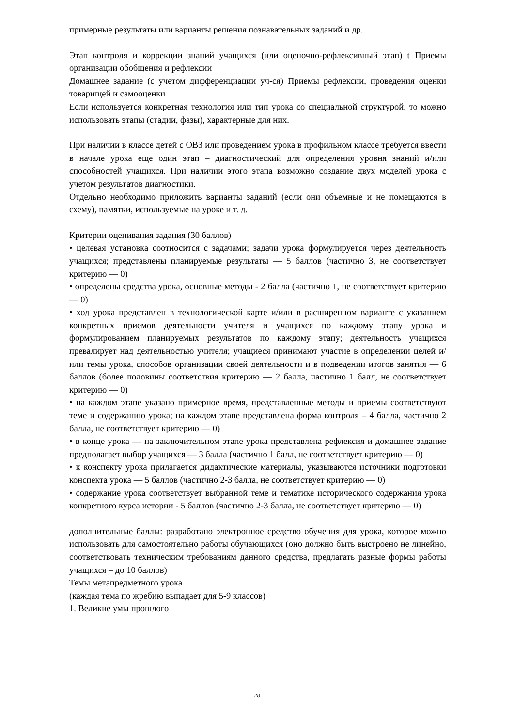примерные результаты или варианты решения познавательных заданий и др.
Этап контроля и коррекции знаний учащихся (или оценочно-рефлексивный этап) t Приемы организации обобщения и рефлексии
Домашнее задание (с учетом дифференциации уч-ся) Приемы рефлексии, проведения оценки товарищей и самооценки
Если используется конкретная технология или тип урока со специальной структурой, то можно использовать этапы (стадии, фазы), характерные для них.
При наличии в классе детей с ОВЗ или проведением урока в профильном классе требуется ввести в начале урока еще один этап – диагностический для определения уровня знаний и/или способностей учащихся. При наличии этого этапа возможно создание двух моделей урока с учетом результатов диагностики.
Отдельно необходимо приложить варианты заданий (если они объемные и не помещаются в схему), памятки, используемые на уроке и т. д.
Критерии оценивания задания (30 баллов)
• целевая установка соотносится с задачами; задачи урока формулируется через деятельность учащихся; представлены планируемые результаты — 5 баллов (частично 3, не соответствует критерию — 0)
• определены средства урока, основные методы - 2 балла (частично 1, не соответствует критерию — 0)
• ход урока представлен в технологической карте и/или в расширенном варианте с указанием конкретных приемов деятельности учителя и учащихся по каждому этапу урока и формулированием планируемых результатов по каждому этапу; деятельность учащихся превалирует над деятельностью учителя; учащиеся принимают участие в определении целей и/или темы урока, способов организации своей деятельности и в подведении итогов занятия — 6 баллов (более половины соответствия критерию — 2 балла, частично 1 балл, не соответствует критерию — 0)
• на каждом этапе указано примерное время, представленные методы и приемы соответствуют теме и содержанию урока; на каждом этапе представлена форма контроля – 4 балла, частично 2 балла, не соответствует критерию — 0)
• в конце урока — на заключительном этапе урока представлена рефлексия и домашнее задание предполагает выбор учащихся — 3 балла (частично 1 балл, не соответствует критерию — 0)
• к конспекту урока прилагается дидактические материалы, указываются источники подготовки конспекта урока — 5 баллов (частично 2-3 балла, не соответствует критерию — 0)
• содержание урока соответствует выбранной теме и тематике исторического содержания урока конкретного курса истории - 5 баллов (частично 2-3 балла, не соответствует критерию — 0)
дополнительные баллы: разработано электронное средство обучения для урока, которое можно использовать для самостоятельно работы обучающихся (оно должно быть выстроено не линейно, соответствовать техническим требованиям данного средства, предлагать разные формы работы учащихся – до 10 баллов)
Темы метапредметного урока
(каждая тема по жребию выпадает для 5-9 классов)
1. Великие умы прошлого
28